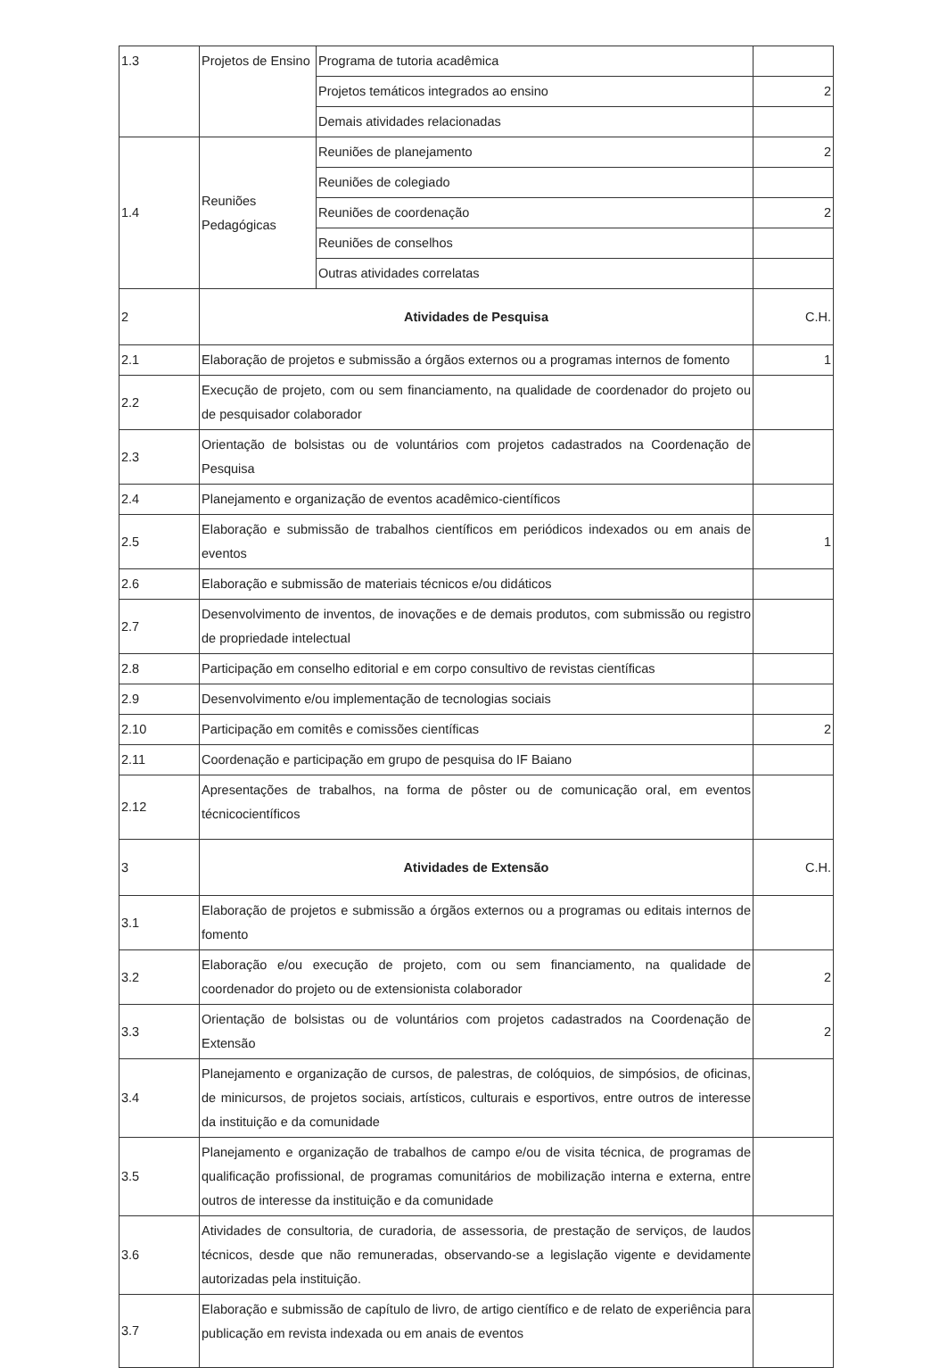| 1.3 | Projetos de Ensino | Programa de tutoria acadêmica | |
| | | Projetos temáticos integrados ao ensino | 2 |
| | | Demais atividades relacionadas | |
| 1.4 | Reuniões Pedagógicas | Reuniões de planejamento | 2 |
| | | Reuniões de colegiado | |
| | | Reuniões de coordenação | 2 |
| | | Reuniões de conselhos | |
| | | Outras atividades correlatas | |
| 2 | Atividades de Pesquisa | | C.H. |
| 2.1 | Elaboração de projetos e submissão a órgãos externos ou a programas internos de fomento | | 1 |
| 2.2 | Execução de projeto, com ou sem financiamento, na qualidade de coordenador do projeto ou de pesquisador colaborador | | |
| 2.3 | Orientação de bolsistas ou de voluntários com projetos cadastrados na Coordenação de Pesquisa | | |
| 2.4 | Planejamento e organização de eventos acadêmico-científicos | | |
| 2.5 | Elaboração e submissão de trabalhos científicos em periódicos indexados ou em anais de eventos | | 1 |
| 2.6 | Elaboração e submissão de materiais técnicos e/ou didáticos | | |
| 2.7 | Desenvolvimento de inventos, de inovações e de demais produtos, com submissão ou registro de propriedade intelectual | | |
| 2.8 | Participação em conselho editorial e em corpo consultivo de revistas científicas | | |
| 2.9 | Desenvolvimento e/ou implementação de tecnologias sociais | | |
| 2.10 | Participação em comitês e comissões científicas | | 2 |
| 2.11 | Coordenação e participação em grupo de pesquisa do IF Baiano | | |
| 2.12 | Apresentações de trabalhos, na forma de pôster ou de comunicação oral, em eventos técnicocientíficos | | |
| 3 | Atividades de Extensão | | C.H. |
| 3.1 | Elaboração de projetos e submissão a órgãos externos ou a programas ou editais internos de fomento | | |
| 3.2 | Elaboração e/ou execução de projeto, com ou sem financiamento, na qualidade de coordenador do projeto ou de extensionista colaborador | | 2 |
| 3.3 | Orientação de bolsistas ou de voluntários com projetos cadastrados na Coordenação de Extensão | | 2 |
| 3.4 | Planejamento e organização de cursos, de palestras, de colóquios, de simpósios, de oficinas, de minicursos, de projetos sociais, artísticos, culturais e esportivos, entre outros de interesse da instituição e da comunidade | | |
| 3.5 | Planejamento e organização de trabalhos de campo e/ou de visita técnica, de programas de qualificação profissional, de programas comunitários de mobilização interna e externa, entre outros de interesse da instituição e da comunidade | | |
| 3.6 | Atividades de consultoria, de curadoria, de assessoria, de prestação de serviços, de laudos técnicos, desde que não remuneradas, observando-se a legislação vigente e devidamente autorizadas pela instituição. | | |
| 3.7 | Elaboração e submissão de capítulo de livro, de artigo científico e de relato de experiência para publicação em revista indexada ou em anais de eventos | | |